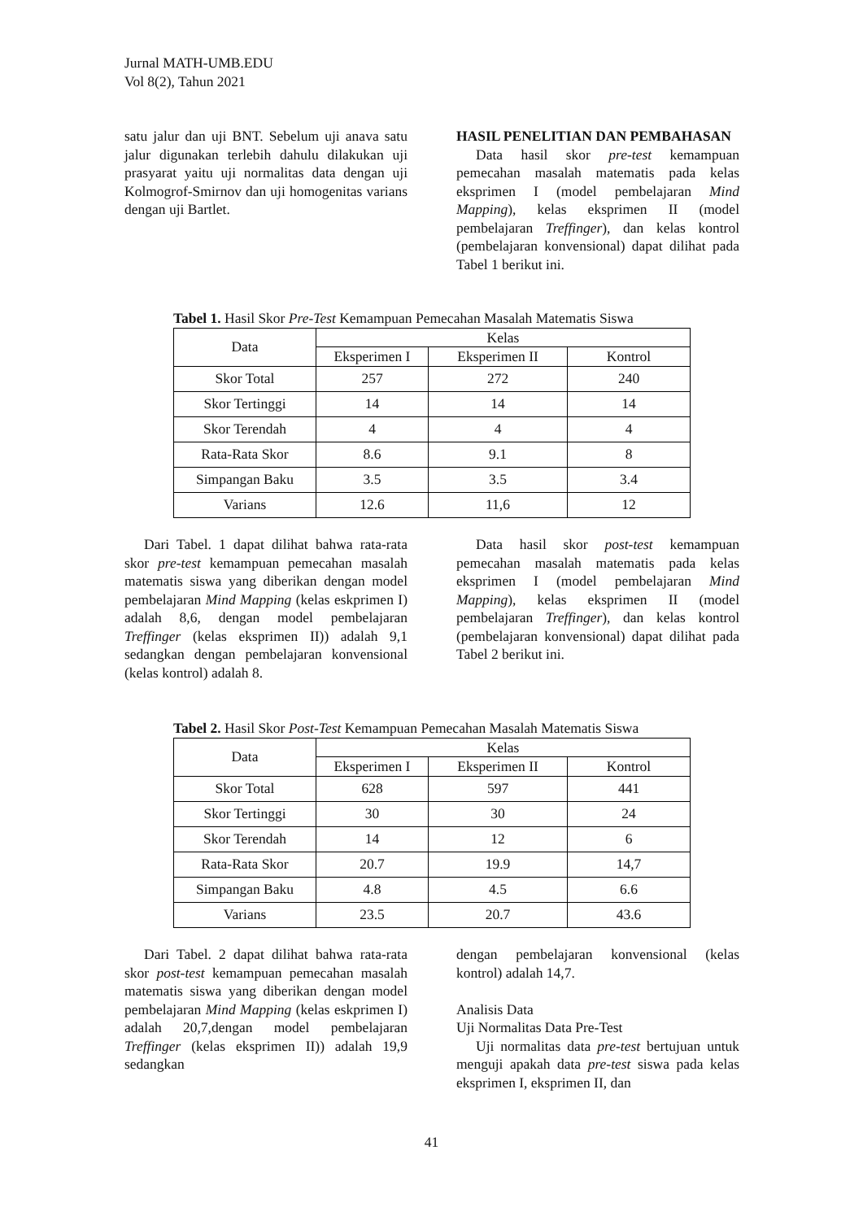Jurnal MATH-UMB.EDU
Vol 8(2), Tahun 2021
satu jalur dan uji BNT. Sebelum uji anava satu jalur digunakan terlebih dahulu dilakukan uji prasyarat yaitu uji normalitas data dengan uji Kolmogrof-Smirnov dan uji homogenitas varians dengan uji Bartlet.
HASIL PENELITIAN DAN PEMBAHASAN
Data hasil skor pre-test kemampuan pemecahan masalah matematis pada kelas eksprimen I (model pembelajaran Mind Mapping), kelas eksprimen II (model pembelajaran Treffinger), dan kelas kontrol (pembelajaran konvensional) dapat dilihat pada Tabel 1 berikut ini.
Tabel 1. Hasil Skor Pre-Test Kemampuan Pemecahan Masalah Matematis Siswa
| Data | Kelas | | |
| --- | --- | --- | --- |
| | Eksperimen I | Eksperimen II | Kontrol |
| Skor Total | 257 | 272 | 240 |
| Skor Tertinggi | 14 | 14 | 14 |
| Skor Terendah | 4 | 4 | 4 |
| Rata-Rata Skor | 8.6 | 9.1 | 8 |
| Simpangan Baku | 3.5 | 3.5 | 3.4 |
| Varians | 12.6 | 11,6 | 12 |
Dari Tabel. 1 dapat dilihat bahwa rata-rata skor pre-test kemampuan pemecahan masalah matematis siswa yang diberikan dengan model pembelajaran Mind Mapping (kelas eskprimen I) adalah 8,6, dengan model pembelajaran Treffinger (kelas eksprimen II)) adalah 9,1 sedangkan dengan pembelajaran konvensional (kelas kontrol) adalah 8.
Data hasil skor post-test kemampuan pemecahan masalah matematis pada kelas eksprimen I (model pembelajaran Mind Mapping), kelas eksprimen II (model pembelajaran Treffinger), dan kelas kontrol (pembelajaran konvensional) dapat dilihat pada Tabel 2 berikut ini.
Tabel 2. Hasil Skor Post-Test Kemampuan Pemecahan Masalah Matematis Siswa
| Data | Kelas | | |
| --- | --- | --- | --- |
| | Eksperimen I | Eksperimen II | Kontrol |
| Skor Total | 628 | 597 | 441 |
| Skor Tertinggi | 30 | 30 | 24 |
| Skor Terendah | 14 | 12 | 6 |
| Rata-Rata Skor | 20.7 | 19.9 | 14,7 |
| Simpangan Baku | 4.8 | 4.5 | 6.6 |
| Varians | 23.5 | 20.7 | 43.6 |
Dari Tabel. 2 dapat dilihat bahwa rata-rata skor post-test kemampuan pemecahan masalah matematis siswa yang diberikan dengan model pembelajaran Mind Mapping (kelas eskprimen I) adalah 20,7,dengan model pembelajaran Treffinger (kelas eksprimen II)) adalah 19,9 sedangkan
dengan pembelajaran konvensional (kelas kontrol) adalah 14,7.
Analisis Data
Uji Normalitas Data Pre-Test
Uji normalitas data pre-test bertujuan untuk menguji apakah data pre-test siswa pada kelas eksprimen I, eksprimen II, dan
41